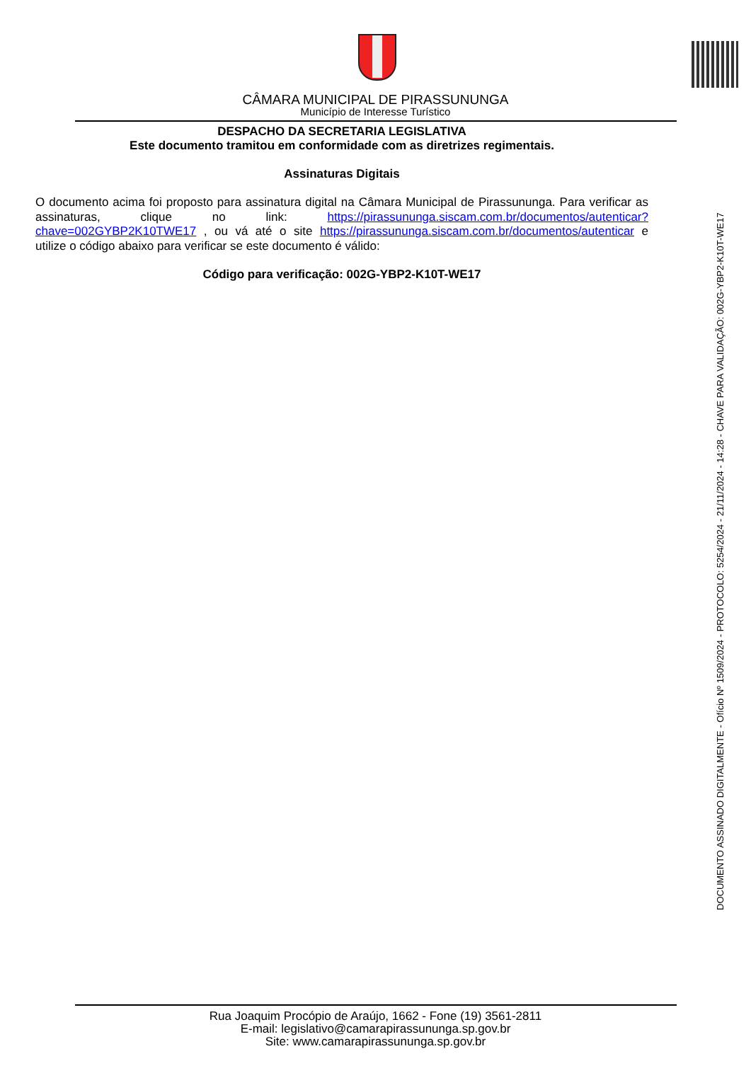CÂMARA MUNICIPAL DE PIRASSUNUNGA
Município de Interesse Turístico
DESPACHO DA SECRETARIA LEGISLATIVA
Este documento tramitou em conformidade com as diretrizes regimentais.
Assinaturas Digitais
O documento acima foi proposto para assinatura digital na Câmara Municipal de Pirassununga. Para verificar as assinaturas, clique no link: https://pirassununga.siscam.com.br/documentos/autenticar?chave=002GYBP2K10TWE17 , ou vá até o site https://pirassununga.siscam.com.br/documentos/autenticar e utilize o código abaixo para verificar se este documento é válido:
Código para verificação: 002G-YBP2-K10T-WE17
DOCUMENTO ASSINADO DIGITALMENTE - Ofício Nº 1509/2024 - PROTOCOLO: 5254/2024 - 21/11/2024 - 14:28 - CHAVE PARA VALIDAÇÃO: 002G-YBP2-K10T-WE17
Rua Joaquim Procópio de Araújo, 1662 - Fone (19) 3561-2811
E-mail: legislativo@camarapirassununga.sp.gov.br
Site: www.camarapirassununga.sp.gov.br